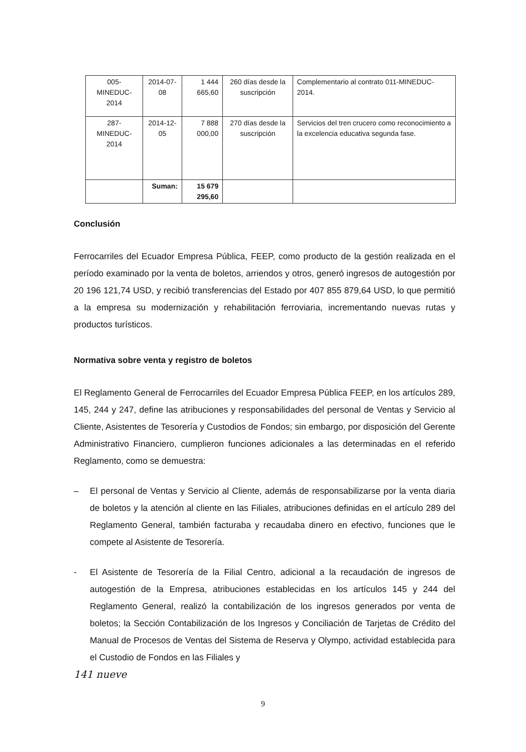| 005-MINEDUC-2014 | 2014-07-08 | 1 444 665,60 | 260 días desde la suscripción | Complementario al contrato 011-MINEDUC-2014. |
| 287-MINEDUC-2014 | 2014-12-05 | 7 888 000,00 | 270 días desde la suscripción | Servicios del tren crucero como reconocimiento a la excelencia educativa segunda fase. |
| | Suman: | 15 679 295,60 | | |
Conclusión
Ferrocarriles del Ecuador Empresa Pública, FEEP, como producto de la gestión realizada en el período examinado por la venta de boletos, arriendos y otros, generó ingresos de autogestión por 20 196 121,74 USD, y recibió transferencias del Estado por 407 855 879,64 USD, lo que permitió a la empresa su modernización y rehabilitación ferroviaria, incrementando nuevas rutas y productos turísticos.
Normativa sobre venta y registro de boletos
El Reglamento General de Ferrocarriles del Ecuador Empresa Pública FEEP, en los artículos 289, 145, 244 y 247, define las atribuciones y responsabilidades del personal de Ventas y Servicio al Cliente, Asistentes de Tesorería y Custodios de Fondos; sin embargo, por disposición del Gerente Administrativo Financiero, cumplieron funciones adicionales a las determinadas en el referido Reglamento, como se demuestra:
– El personal de Ventas y Servicio al Cliente, además de responsabilizarse por la venta diaria de boletos y la atención al cliente en las Filiales, atribuciones definidas en el artículo 289 del Reglamento General, también facturaba y recaudaba dinero en efectivo, funciones que le compete al Asistente de Tesorería.
- El Asistente de Tesorería de la Filial Centro, adicional a la recaudación de ingresos de autogestión de la Empresa, atribuciones establecidas en los artículos 145 y 244 del Reglamento General, realizó la contabilización de los ingresos generados por venta de boletos; la Sección Contabilización de los Ingresos y Conciliación de Tarjetas de Crédito del Manual de Procesos de Ventas del Sistema de Reserva y Olympo, actividad establecida para el Custodio de Fondos en las Filiales y
141 nueve
9